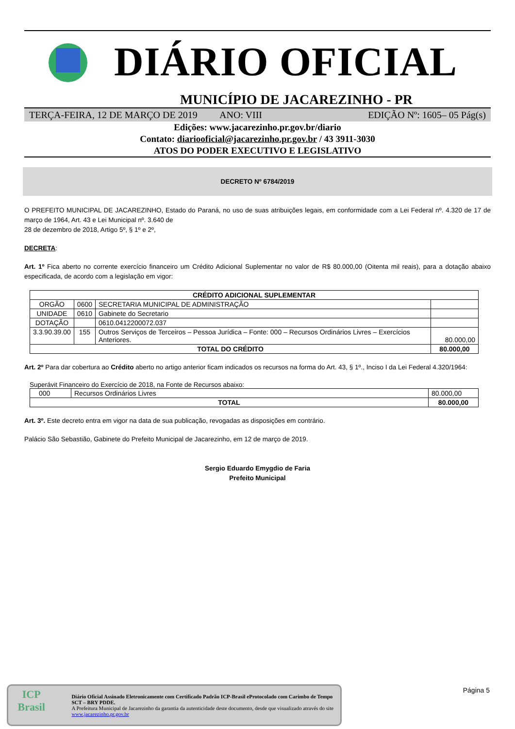DIÁRIO OFICIAL
MUNICÍPIO DE JACAREZINHO - PR
TERÇA-FEIRA, 12 DE MARÇO DE 2019
ANO: VIII EDIÇÃO Nº: 1605– 05 Pág(s)
Edições: www.jacarezinho.pr.gov.br/diario
Contato: diariooficial@jacarezinho.pr.gov.br / 43 3911-3030
ATOS DO PODER EXECUTIVO E LEGISLATIVO
DECRETO Nº 6784/2019
O PREFEITO MUNICIPAL DE JACAREZINHO, Estado do Paraná, no uso de suas atribuições legais, em conformidade com a Lei Federal nº. 4.320 de 17 de março de 1964, Art. 43 e Lei Municipal nº. 3.640 de
28 de dezembro de 2018, Artigo 5º, § 1º e 2º,
DECRETA:
Art. 1º Fica aberto no corrente exercício financeiro um Crédito Adicional Suplementar no valor de R$ 80.000,00 (Oitenta mil reais), para a dotação abaixo especificada, de acordo com a legislação em vigor:
| CRÉDITO ADICIONAL SUPLEMENTAR | | | |
| --- | --- | --- | --- |
| ORGÃO | 0600 | SECRETARIA MUNICIPAL DE ADMINISTRAÇÃO | |
| UNIDADE | 0610 | Gabinete do Secretario | |
| DOTAÇÃO | | 0610.0412200072.037 | |
| 3.3.90.39.00 | 155 | Outros Serviços de Terceiros – Pessoa Jurídica – Fonte: 000 – Recursos Ordinários Livres – Exercícios Anteriores. | 80.000,00 |
| TOTAL DO CRÉDITO | | | 80.000,00 |
Art. 2º Para dar cobertura ao Crédito aberto no artigo anterior ficam indicados os recursos na forma do Art. 43, § 1º., Inciso I da Lei Federal 4.320/1964:
Superávit Financeiro do Exercício de 2018, na Fonte de Recursos abaixo:
| 000 | Recursos Ordinários Livres | 80.000,00 |
| TOTAL | | 80.000,00 |
Art. 3º. Este decreto entra em vigor na data de sua publicação, revogadas as disposições em contrário.
Palácio São Sebastião, Gabinete do Prefeito Municipal de Jacarezinho, em 12 de março de 2019.
Sergio Eduardo Emygdio de Faria
Prefeito Municipal
Página 5
ICP
Brasil
Diário Oficial Assinado Eletronicamente com Certificado Padrão ICP-Brasil eProtocolado com Carimbo de Tempo SCT – BRY PDDE.
A Prefeitura Municipal de Jacarezinho da garantia da autenticidade deste documento, desde que visualizado através do site www.jacarezinho.pr.gov.br